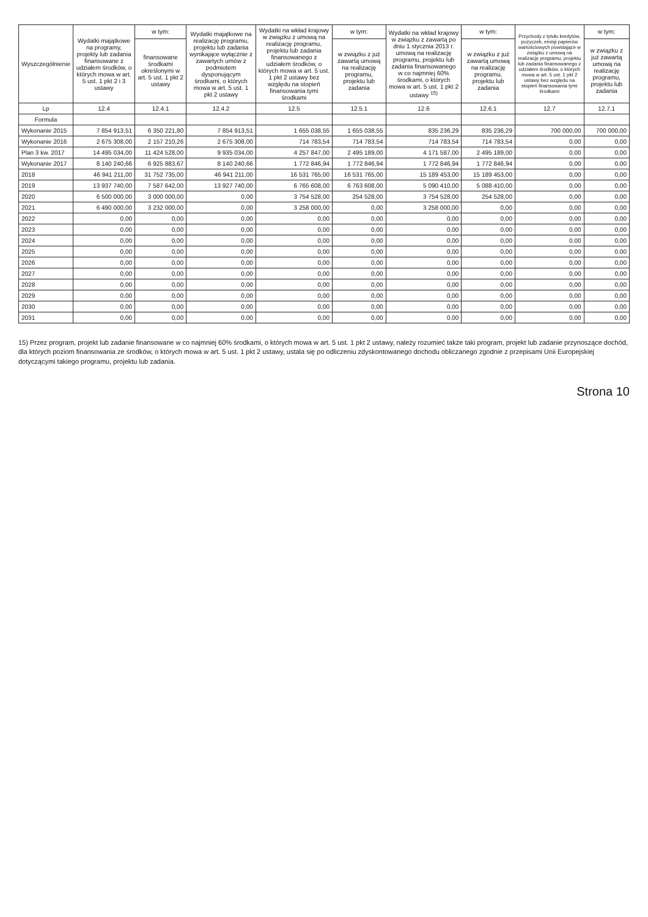| Wyszczególnienie | Wydatki majątkowe na programy, projekty lub zadania finansowane z udziałem środków, o których mowa w art. 5 ust. 1 pkt 2 i 3 ustawy | w tym: | Wydatki majątkowe na realizację programu, projektu lub zadania wynikające wyłącznie z zawartych umów z podmiotem dysponującym środkami, o których mowa w art. 5 ust. 1 pkt 2 ustawy | Wydatki na wkład krajowy w związku z umową na realizację programu, projektu lub zadania finansowanego z udziałem środków, o których mowa w art. 5 ust. 1 pkt 2 ustawy bez względu na stopień finansowania tymi środkami | w tym: | Wydatki na wkład krajowy w związku z zawartą po dniu 1 stycznia 2013 r. umową na realizację programu, projektu lub zadania finansowanego w co najmniej 60% środkami, o których mowa w art. 5 ust. 1 pkt 2 ustawy <sup>15)</sup> | w tym: | Przychody z tytułu kredytów, pożyczek, emisji papierów wartościowych powstające w związku z umową na realizację programu, projektu lub zadania finansowanego z udziałem środków, o których mowa w art. 5 ust. 1 pkt 2 ustawy bez względu na stopień finansowania tymi środkami | w tym: |
| --- | --- | --- | --- | --- | --- | --- | --- | --- | --- |
| | | finansowane środkami określonymi w art. 5 ust. 1 pkt 2 ustawy | | | w związku z już zawartą umową na realizację programu, projektu lub zadania | | w związku z już zawartą umową na realizację programu, projektu lub zadania | | w związku z już zawartą umową na realizację programu, projektu lub zadania |
| Lp | 12.4 | 12.4.1 | 12.4.2 | 12.5 | 12.5.1 | 12.6 | 12.6.1 | 12.7 | 12.7.1 |
| Formula | | | | | | | | | |
| Wykonanie 2015 | 7 854 913,51 | 6 350 221,80 | 7 854 913,51 | 1 655 038,55 | 1 655 038,55 | 835 236,29 | 835 236,29 | 700 000,00 | 700 000,00 |
| Wykonanie 2016 | 2 675 308,00 | 2 157 210,26 | 2 675 308,00 | 714 783,54 | 714 783,54 | 714 783,54 | 714 783,54 | 0,00 | 0,00 |
| Plan 3 kw. 2017 | 14 495 034,00 | 11 424 528,00 | 9 935 034,00 | 4 257 847,00 | 2 495 189,00 | 4 171 587,00 | 2 495 189,00 | 0,00 | 0,00 |
| Wykonanie 2017 | 8 140 240,66 | 6 925 883,67 | 8 140 240,66 | 1 772 846,94 | 1 772 846,94 | 1 772 846,94 | 1 772 846,94 | 0,00 | 0,00 |
| 2018 | 46 941 211,00 | 31 752 735,00 | 46 941 211,00 | 16 531 765,00 | 16 531 765,00 | 15 189 453,00 | 15 189 453,00 | 0,00 | 0,00 |
| 2019 | 13 937 740,00 | 7 587 642,00 | 13 927 740,00 | 6 765 608,00 | 6 763 608,00 | 5 090 410,00 | 5 088 410,00 | 0,00 | 0,00 |
| 2020 | 6 500 000,00 | 3 000 000,00 | 0,00 | 3 754 528,00 | 254 528,00 | 3 754 528,00 | 254 528,00 | 0,00 | 0,00 |
| 2021 | 6 490 000,00 | 3 232 000,00 | 0,00 | 3 258 000,00 | 0,00 | 3 258 000,00 | 0,00 | 0,00 | 0,00 |
| 2022 | 0,00 | 0,00 | 0,00 | 0,00 | 0,00 | 0,00 | 0,00 | 0,00 | 0,00 |
| 2023 | 0,00 | 0,00 | 0,00 | 0,00 | 0,00 | 0,00 | 0,00 | 0,00 | 0,00 |
| 2024 | 0,00 | 0,00 | 0,00 | 0,00 | 0,00 | 0,00 | 0,00 | 0,00 | 0,00 |
| 2025 | 0,00 | 0,00 | 0,00 | 0,00 | 0,00 | 0,00 | 0,00 | 0,00 | 0,00 |
| 2026 | 0,00 | 0,00 | 0,00 | 0,00 | 0,00 | 0,00 | 0,00 | 0,00 | 0,00 |
| 2027 | 0,00 | 0,00 | 0,00 | 0,00 | 0,00 | 0,00 | 0,00 | 0,00 | 0,00 |
| 2028 | 0,00 | 0,00 | 0,00 | 0,00 | 0,00 | 0,00 | 0,00 | 0,00 | 0,00 |
| 2029 | 0,00 | 0,00 | 0,00 | 0,00 | 0,00 | 0,00 | 0,00 | 0,00 | 0,00 |
| 2030 | 0,00 | 0,00 | 0,00 | 0,00 | 0,00 | 0,00 | 0,00 | 0,00 | 0,00 |
| 2031 | 0,00 | 0,00 | 0,00 | 0,00 | 0,00 | 0,00 | 0,00 | 0,00 | 0,00 |
15) Przez program, projekt lub zadanie finansowane w co najmniej 60% środkami, o których mowa w art. 5 ust. 1 pkt 2 ustawy, należy rozumieć także taki program, projekt lub zadanie przynoszące dochód, dla których poziom finansowania ze środków, o których mowa w art. 5 ust. 1 pkt 2 ustawy, ustala się po odliczeniu zdyskontowanego dochodu obliczanego zgodnie z przepisami Unii Europejskiej dotyczącymi takiego programu, projektu lub zadania.
Strona 10